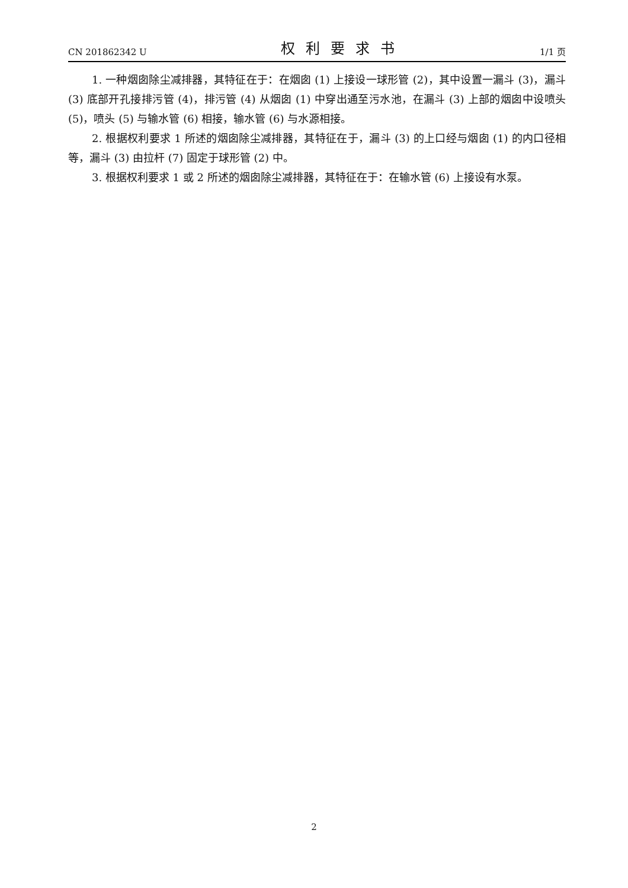CN 201862342 U 权利要求书 1/1 页
1. 一种烟囱除尘减排器，其特征在于：在烟囱 (1) 上接设一球形管 (2)，其中设置一漏斗 (3)，漏斗 (3) 底部开孔接排污管 (4)，排污管 (4) 从烟囱 (1) 中穿出通至污水池，在漏斗 (3) 上部的烟囱中设喷头 (5)，喷头 (5) 与输水管 (6) 相接，输水管 (6) 与水源相接。
2. 根据权利要求 1 所述的烟囱除尘减排器，其特征在于，漏斗 (3) 的上口经与烟囱 (1) 的内口径相等，漏斗 (3) 由拉杆 (7) 固定于球形管 (2) 中。
3. 根据权利要求 1 或 2 所述的烟囱除尘减排器，其特征在于：在输水管 (6) 上接设有水泵。
2